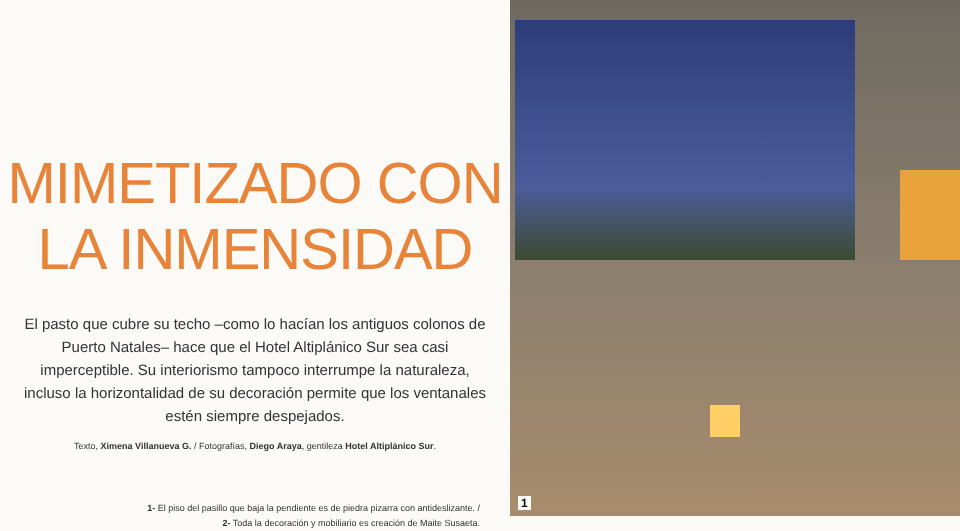MIMETIZADO CON
LA INMENSIDAD
El pasto que cubre su techo –como lo hacían los antiguos colonos de Puerto Natales– hace que el Hotel Altiplánico Sur sea casi imperceptible. Su interiorismo tampoco interrumpe la naturaleza, incluso la horizontalidad de su decoración permite que los ventanales estén siempre despejados.
Texto, Ximena Villanueva G. / Fotografías, Diego Araya, gentileza Hotel Altiplánico Sur.
1- El piso del pasillo que baja la pendiente es de piedra pizarra con antideslizante. /
2- Toda la decoración y mobiliario es creación de Maite Susaeta.
1